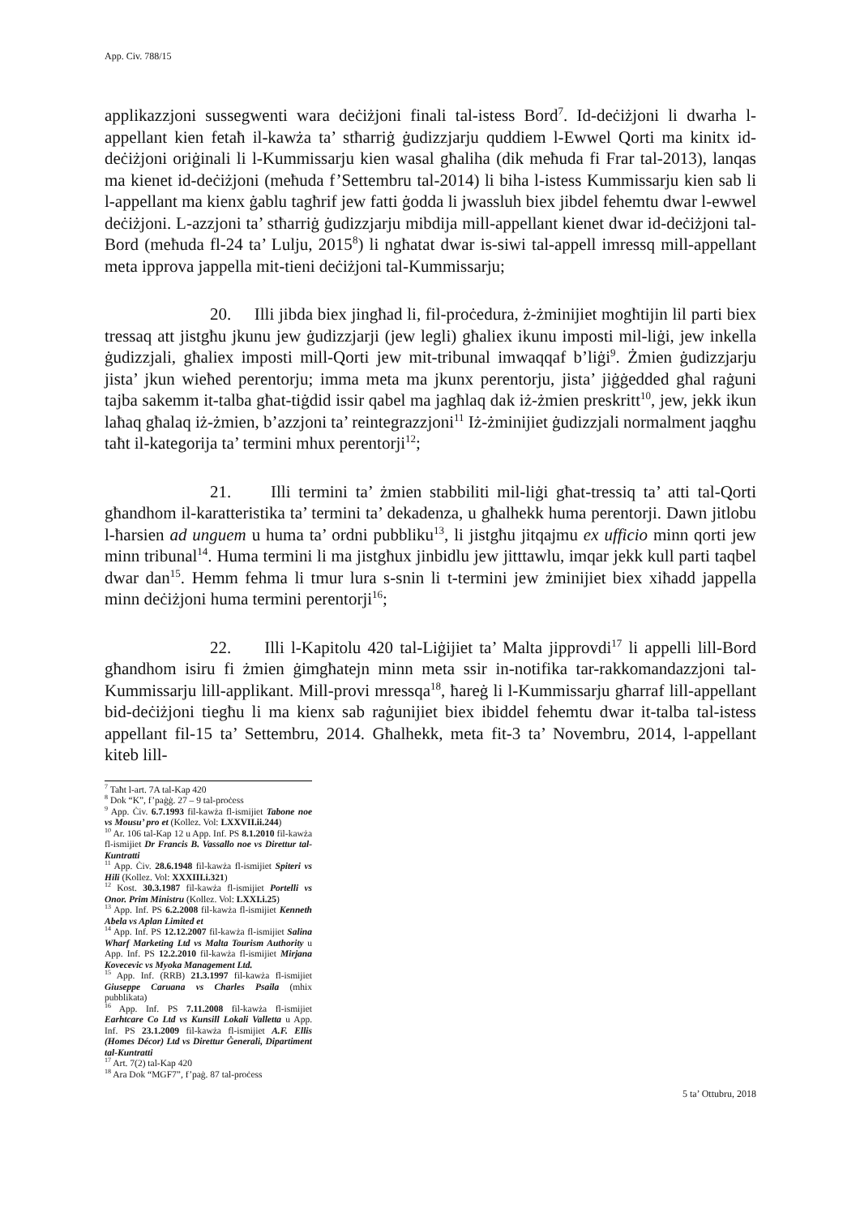App. Civ. 788/15
applikazzjoni sussegwenti wara deċiżjoni finali tal-istess Bord<sup>7</sup>. Id-deċiżjoni li dwarha l-appellant kien fetaħ il-kawża ta’ stħarriġ ġudizzjarju quddiem l-Ewwel Qorti ma kinitx id-deċiżjoni oriġinali li l-Kummissarju kien wasal għaliha (dik meħuda fi Frar tal-2013), lanqas ma kienet id-deċiżjoni (meħuda f’Settembru tal-2014) li biha l-istess Kummissarju kien sab li l-appellant ma kienx ġablu tagħrif jew fatti ġodda li jwassluh biex jibdel fehemtu dwar l-ewwel deċiżjoni. L-azzjoni ta’ stħarriġ ġudizzjarju mibdija mill-appellant kienet dwar id-deċiżjoni tal-Bord (meħuda fl-24 ta’ Lulju, 2015<sup>8</sup>) li ngħatat dwar is-siwi tal-appell imressq mill-appellant meta ipprova jappella mit-tieni deċiżjoni tal-Kummissarju;
20. Illi jibda biex jingħad li, fil-proċedura, ż-żminijiet mogħtijin lil parti biex tressaq att jistgħu jkunu jew ġudizzjarji (jew legli) għaliex ikunu imposti mil-liġi, jew inkella ġudizzjali, għaliex imposti mill-Qorti jew mit-tribunal imwaqqaf b’liġi<sup>9</sup>. Żmien ġudizzjarju jista’ jkun wieħed perentorju; imma meta ma jkunx perentorju, jista’ jiġġedded għal raġuni tajba sakemm it-talba għat-tiġdid issir qabel ma jagħlaq dak iż-żmien preskritt<sup>10</sup>, jew, jekk ikun laħaq għalaq iż-żmien, b’azzjoni ta’ reintegrazzjoni<sup>11</sup> Iż-żminijiet ġudizzjali normalment jaqgħu taħt il-kategorija ta’ termini mhux perentorji<sup>12</sup>;
21. Illi termini ta’ żmien stabbiliti mil-liġi għat-tressiq ta’ atti tal-Qorti għandhom il-karatteristika ta’ termini ta’ dekadenza, u għalhekk huma perentorji. Dawn jitlobu l-ħarsien ad unguem u huma ta’ ordni pubbliku<sup>13</sup>, li jistgħu jitqajmu ex ufficio minn qorti jew minn tribunal<sup>14</sup>. Huma termini li ma jistgħux jinbidlu jew jitttawlu, imqar jekk kull parti taqbel dwar dan<sup>15</sup>. Hemm fehma li tmur lura s-snin li t-termini jew żminijiet biex xiħadd jappella minn deċiżjoni huma termini perentorji<sup>16</sup>;
22. Illi l-Kapitolu 420 tal-Liġijiet ta’ Malta jipprovdi<sup>17</sup> li appelli lill-Bord għandhom isiru fi żmien ġimgħatejn minn meta ssir in-notifika tar-rakkomandazzjoni tal-Kummissarju lill-applikant. Mill-provi mressqa<sup>18</sup>, ħareġ li l-Kummissarju għarraf lill-appellant bid-deċiżjoni tiegħu li ma kienx sab raġunijiet biex ibiddel fehemtu dwar it-talba tal-istess appellant fil-15 ta’ Settembru, 2014. Għalhekk, meta fit-3 ta’ Novembru, 2014, l-appellant kiteb lill-
<sup>7</sup> Taħt l-art. 7A tal-Kap 420
<sup>8</sup> Dok “K”, f’paġġ. 27 – 9 tal-proċess
<sup>9</sup> App. Ċiv. 6.7.1993 fil-kawża fl-ismijiet Tabone noe vs Mousu’ pro et (Kollez. Vol: LXXVII.ii.244)
<sup>10</sup> Ar. 106 tal-Kap 12 u App. Inf. PS 8.1.2010 fil-kawża fl-ismijiet Dr Francis B. Vassallo noe vs Direttur tal-Kuntratti
<sup>11</sup> App. Ċiv. 28.6.1948 fil-kawża fl-ismijiet Spiteri vs Hili (Kollez. Vol: XXXIII.i.321)
<sup>12</sup> Kost. 30.3.1987 fil-kawża fl-ismijiet Portelli vs Onor. Prim Ministru (Kollez. Vol: LXXI.i.25)
<sup>13</sup> App. Inf. PS 6.2.2008 fil-kawża fl-ismijiet Kenneth Abela vs Aplan Limited et
<sup>14</sup> App. Inf. PS 12.12.2007 fil-kawża fl-ismijiet Salina Wharf Marketing Ltd vs Malta Tourism Authority u App. Inf. PS 12.2.2010 fil-kawża fl-ismijiet Mirjana Kovecevic vs Myoka Management Ltd.
<sup>15</sup> App. Inf. (RRB) 21.3.1997 fil-kawża fl-ismijiet Giuseppe Caruana vs Charles Psaila (mhix pubblikata)
<sup>16</sup> App. Inf. PS 7.11.2008 fil-kawża fl-ismijiet Earhtcare Co Ltd vs Kunsill Lokali Valletta u App. Inf. PS 23.1.2009 fil-kawża fl-ismijiet A.F. Ellis (Homes Décor) Ltd vs Direttur Ġenerali, Dipartiment tal-Kuntratti
<sup>17</sup> Art. 7(2) tal-Kap 420
<sup>18</sup> Ara Dok “MGF7”, f’paġ. 87 tal-proċess
5 ta’ Ottubru, 2018